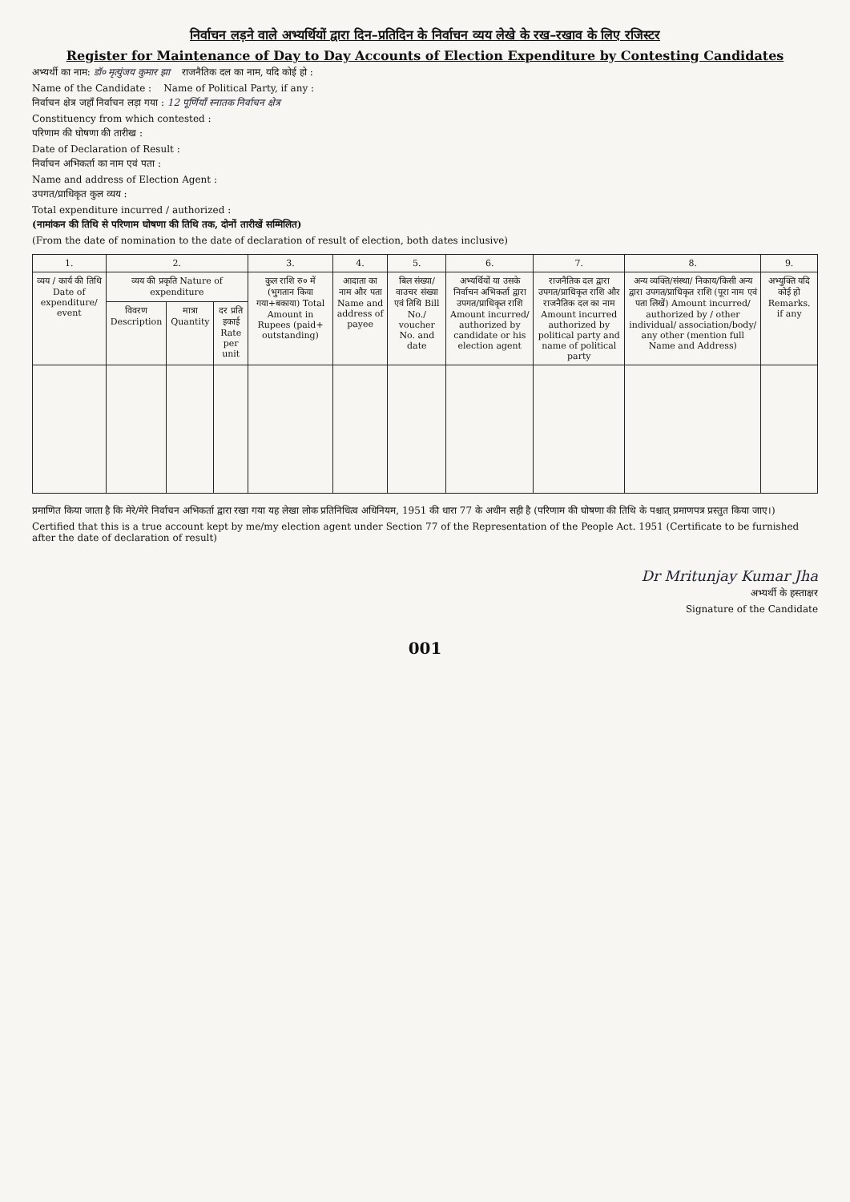निर्वाचन लड़ने वाले अभ्यर्थियों द्वारा दिन–प्रतिदिन के निर्वाचन व्यय लेखे के रख–रखाव के लिए रजिस्टर
Register for Maintenance of Day to Day Accounts of Election Expenditure by Contesting Candidates
अभ्यर्थी का नाम: डॉ० मृत्युंजय कुमार झा राजनैतिक दल का नाम, यदि कोई हो :
Name of the Candidate : Name of Political Party, if any :
निर्वाचन क्षेत्र जहाँ निर्वाचन लड़ा गया : 12 पूर्णियाँ स्नातक निर्वाचन क्षेत्र
Constituency from which contested :
परिणाम की घोषणा की तारीख :
Date of Declaration of Result :
निर्वाचन अभिकर्ता का नाम एवं पता :
Name and address of Election Agent :
उपगत/प्राधिकृत कुल व्यय :
Total expenditure incurred / authorized :
(नामांकन की तिथि से परिणाम घोषणा की तिथि तक, दोनों तारीखें सम्मिलित)
(From the date of nomination to the date of declaration of result of election, both dates inclusive)
| 1. | 2. | | | 3. | 4. | 5. | 6. | 7. | 8. | 9. |
| --- | --- | --- | --- | --- | --- | --- | --- | --- | --- | --- |
| व्यय / कार्य की तिथि Date of expenditure/ event | व्यय की प्रकृति Nature of expenditure | | | कुल राशि रु० में (भुगतान किया गया+बकाया) Total Amount in Rupees (paid+ outstanding) | आदाता का नाम और पता Name and address of payee | बिल संख्या/ वाउचर संख्या एवं तिथि Bill No./ voucher No. and date | अभ्यर्थियों या उसके निर्वाचन अभिकर्ता द्वारा उपगत/प्राधिकृत राशि Amount incurred/ authorized by candidate or his election agent | राजनैतिक दल द्वारा उपगत/प्राधिकृत राशि और राजनैतिक दल का नाम Amount incurred authorized by political party and name of political party | अन्य व्यक्ति/संस्था/ निकाय/किसी अन्य द्वारा उपगत/प्राधिकृत राशि (पूरा नाम एवं पता लिखें) Amount incurred/ authorized by / other individual/ association/body/ any other (mention full Name and Address) | अभ्युक्ति यदि कोई हो Remarks. if any |
| | विवरण Description | मात्रा Quantity | दर प्रति इकाई Rate per unit | | | | | | | |
प्रमाणित किया जाता है कि मेरे/मेरे निर्वाचन अभिकर्ता द्वारा रखा गया यह लेखा लोक प्रतिनिधित्व अधिनियम, 1951 की धारा 77 के अधीन सही है (परिणाम की घोषणा की तिथि के पश्चात् प्रमाणपत्र प्रस्तुत किया जाए।)
Certified that this is a true account kept by me/my election agent under Section 77 of the Representation of the People Act. 1951 (Certificate to be furnished after the date of declaration of result)
Dr Mritunjay Kumar Jha
अभ्यर्थी के हस्ताक्षर
Signature of the Candidate
001